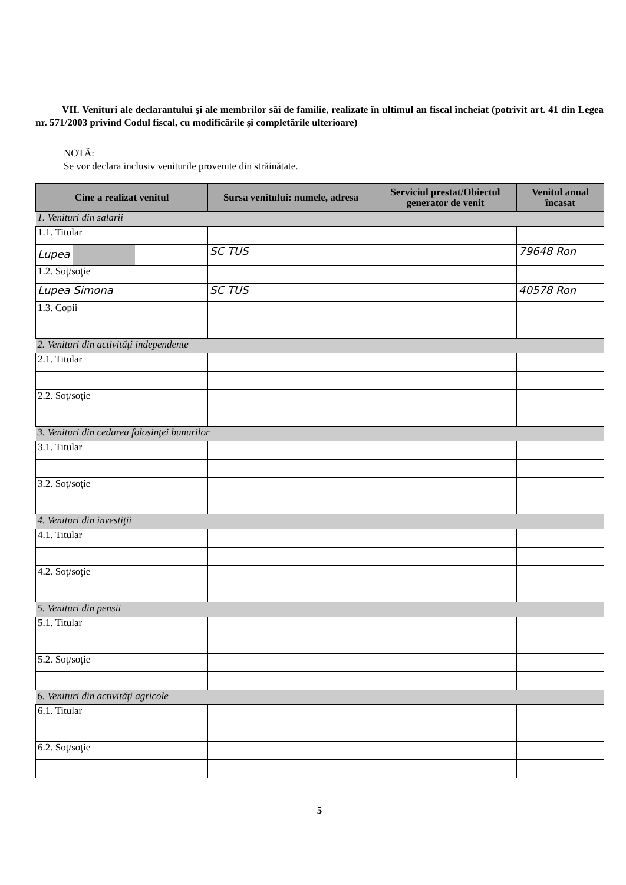VII. Venituri ale declarantului şi ale membrilor săi de familie, realizate în ultimul an fiscal încheiat (potrivit art. 41 din Legea nr. 571/2003 privind Codul fiscal, cu modificările şi completările ulterioare)
NOTĂ:
Se vor declara inclusiv veniturile provenite din străinătate.
| Cine a realizat venitul | Sursa venitului: numele, adresa | Serviciul prestat/Obiectul generator de venit | Venitul anual încasat |
| --- | --- | --- | --- |
| 1. Venituri din salarii | | | |
| 1.1. Titular | | | |
| Lupea | SC TUS | | 79648 Ron |
| 1.2. Soţ/soţie | | | |
| Lupea Simona | SC TUS | | 40578 Ron |
| 1.3. Copii | | | |
| 2. Venituri din activităţi independente | | | |
| 2.1. Titular | | | |
| 2.2. Soţ/soţie | | | |
| 3. Venituri din cedarea folosinţei bunurilor | | | |
| 3.1. Titular | | | |
| 3.2. Soţ/soţie | | | |
| 4. Venituri din investiţii | | | |
| 4.1. Titular | | | |
| 4.2. Soţ/soţie | | | |
| 5. Venituri din pensii | | | |
| 5.1. Titular | | | |
| 5.2. Soţ/soţie | | | |
| 6. Venituri din activităţi agricole | | | |
| 6.1. Titular | | | |
| 6.2. Soţ/soţie | | | |
5